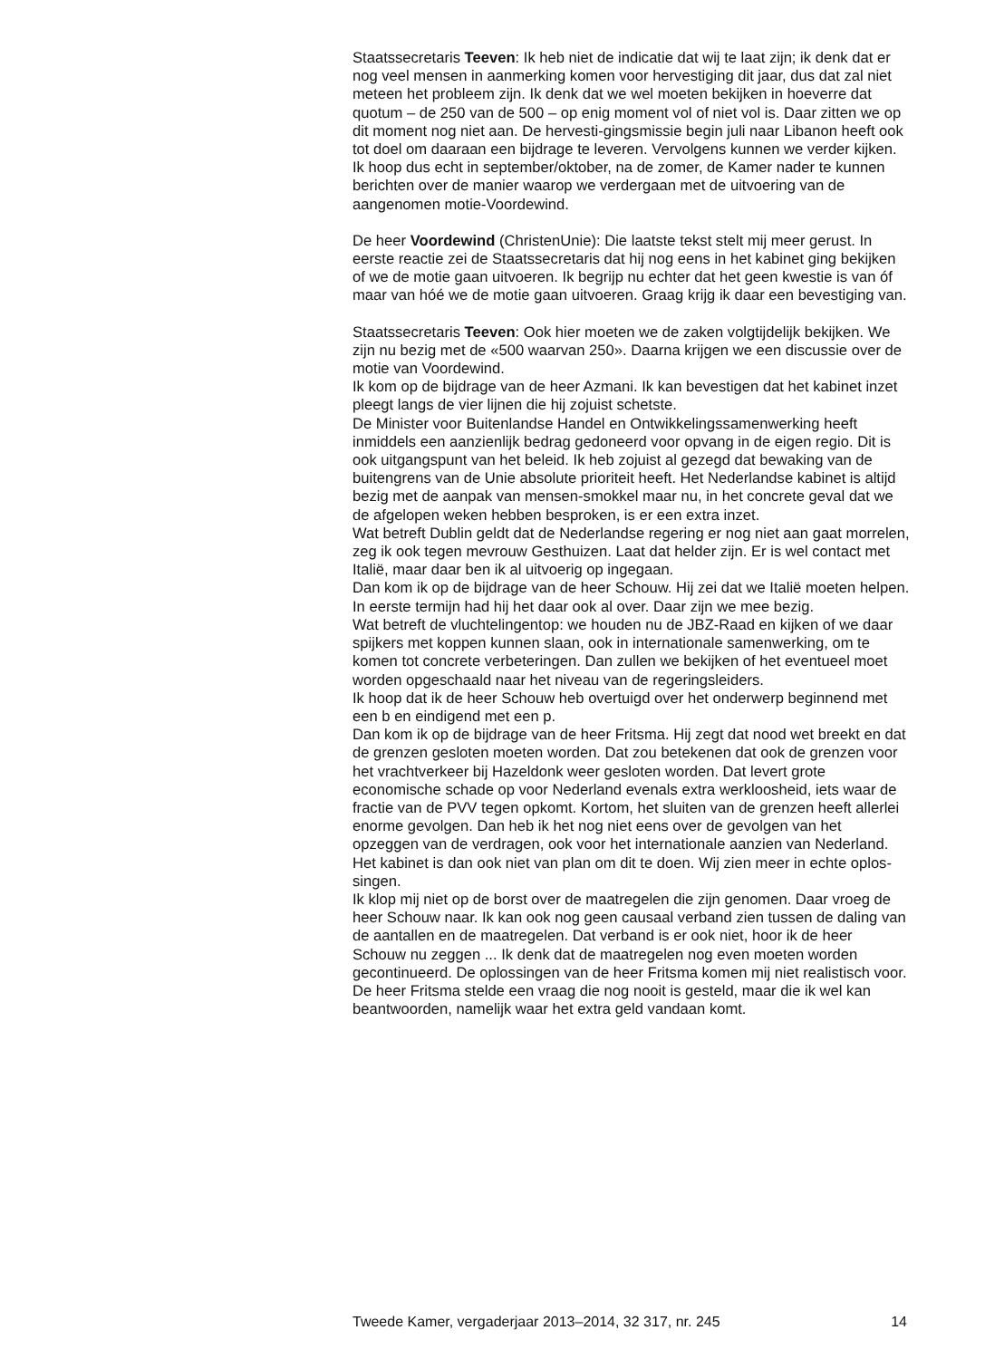Staatssecretaris Teeven: Ik heb niet de indicatie dat wij te laat zijn; ik denk dat er nog veel mensen in aanmerking komen voor hervestiging dit jaar, dus dat zal niet meteen het probleem zijn. Ik denk dat we wel moeten bekijken in hoeverre dat quotum – de 250 van de 500 – op enig moment vol of niet vol is. Daar zitten we op dit moment nog niet aan. De hervesti-gingsmissie begin juli naar Libanon heeft ook tot doel om daaraan een bijdrage te leveren. Vervolgens kunnen we verder kijken. Ik hoop dus echt in september/oktober, na de zomer, de Kamer nader te kunnen berichten over de manier waarop we verdergaan met de uitvoering van de aangenomen motie-Voordewind.
De heer Voordewind (ChristenUnie): Die laatste tekst stelt mij meer gerust. In eerste reactie zei de Staatssecretaris dat hij nog eens in het kabinet ging bekijken of we de motie gaan uitvoeren. Ik begrijp nu echter dat het geen kwestie is van óf maar van hóé we de motie gaan uitvoeren. Graag krijg ik daar een bevestiging van.
Staatssecretaris Teeven: Ook hier moeten we de zaken volgtijdelijk bekijken. We zijn nu bezig met de «500 waarvan 250». Daarna krijgen we een discussie over de motie van Voordewind.
Ik kom op de bijdrage van de heer Azmani. Ik kan bevestigen dat het kabinet inzet pleegt langs de vier lijnen die hij zojuist schetste.
De Minister voor Buitenlandse Handel en Ontwikkelingssamenwerking heeft inmiddels een aanzienlijk bedrag gedoneerd voor opvang in de eigen regio. Dit is ook uitgangspunt van het beleid. Ik heb zojuist al gezegd dat bewaking van de buitengrens van de Unie absolute prioriteit heeft. Het Nederlandse kabinet is altijd bezig met de aanpak van mensen-smokkel maar nu, in het concrete geval dat we de afgelopen weken hebben besproken, is er een extra inzet.
Wat betreft Dublin geldt dat de Nederlandse regering er nog niet aan gaat morrelen, zeg ik ook tegen mevrouw Gesthuizen. Laat dat helder zijn. Er is wel contact met Italië, maar daar ben ik al uitvoerig op ingegaan.
Dan kom ik op de bijdrage van de heer Schouw. Hij zei dat we Italië moeten helpen. In eerste termijn had hij het daar ook al over. Daar zijn we mee bezig.
Wat betreft de vluchtelingentop: we houden nu de JBZ-Raad en kijken of we daar spijkers met koppen kunnen slaan, ook in internationale samenwerking, om te komen tot concrete verbeteringen. Dan zullen we bekijken of het eventueel moet worden opgeschaald naar het niveau van de regeringsleiders.
Ik hoop dat ik de heer Schouw heb overtuigd over het onderwerp beginnend met een b en eindigend met een p.
Dan kom ik op de bijdrage van de heer Fritsma. Hij zegt dat nood wet breekt en dat de grenzen gesloten moeten worden. Dat zou betekenen dat ook de grenzen voor het vrachtverkeer bij Hazeldonk weer gesloten worden. Dat levert grote economische schade op voor Nederland evenals extra werkloosheid, iets waar de fractie van de PVV tegen opkomt. Kortom, het sluiten van de grenzen heeft allerlei enorme gevolgen. Dan heb ik het nog niet eens over de gevolgen van het opzeggen van de verdragen, ook voor het internationale aanzien van Nederland. Het kabinet is dan ook niet van plan om dit te doen. Wij zien meer in echte oplos-singen.
Ik klop mij niet op de borst over de maatregelen die zijn genomen. Daar vroeg de heer Schouw naar. Ik kan ook nog geen causaal verband zien tussen de daling van de aantallen en de maatregelen. Dat verband is er ook niet, hoor ik de heer Schouw nu zeggen ... Ik denk dat de maatregelen nog even moeten worden gecontinueerd. De oplossingen van de heer Fritsma komen mij niet realistisch voor.
De heer Fritsma stelde een vraag die nog nooit is gesteld, maar die ik wel kan beantwoorden, namelijk waar het extra geld vandaan komt.
Tweede Kamer, vergaderjaar 2013–2014, 32 317, nr. 245 14